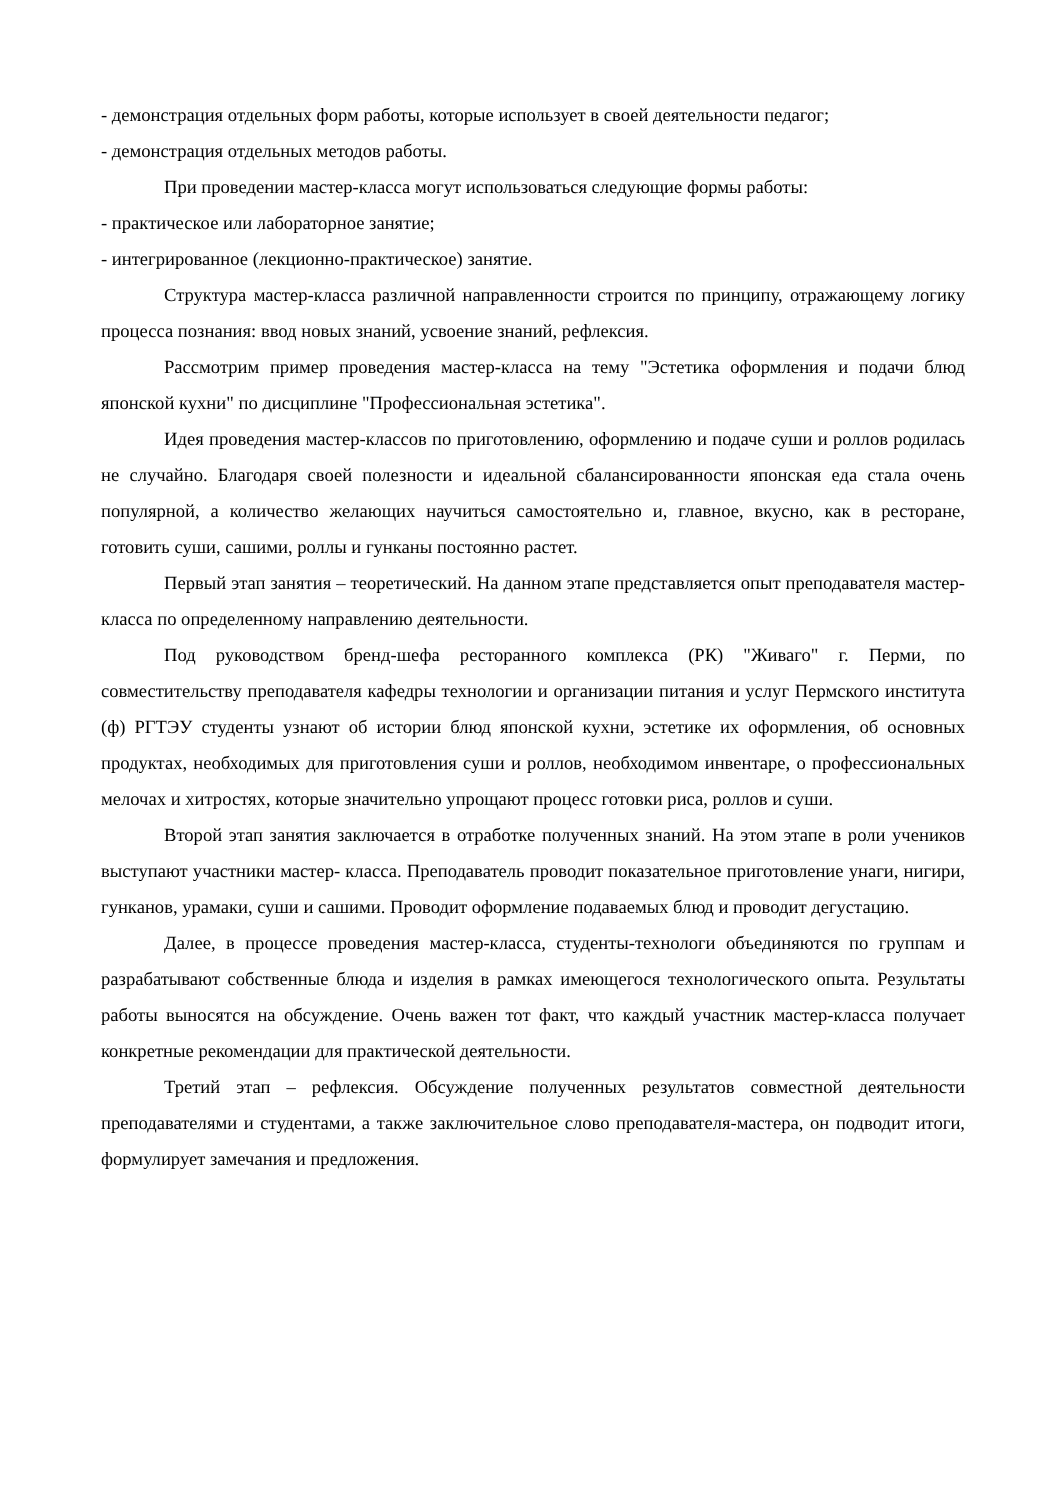- демонстрация отдельных форм работы, которые использует в своей деятельности педагог;
- демонстрация отдельных методов работы.
При проведении мастер-класса могут использоваться следующие формы работы:
- практическое или лабораторное занятие;
- интегрированное (лекционно-практическое) занятие.
Структура мастер-класса различной направленности строится по принципу, отражающему логику процесса познания: ввод новых знаний, усвоение знаний, рефлексия.
Рассмотрим пример проведения мастер-класса на тему "Эстетика оформления и подачи блюд японской кухни" по дисциплине "Профессиональная эстетика".
Идея проведения мастер-классов по приготовлению, оформлению и подаче суши и роллов родилась не случайно. Благодаря своей полезности и идеальной сбалансированности японская еда стала очень популярной, а количество желающих научиться самостоятельно и, главное, вкусно, как в ресторане, готовить суши, сашими, роллы и гунканы постоянно растет.
Первый этап занятия – теоретический. На данном этапе представляется опыт преподавателя мастер-класса по определенному направлению деятельности.
Под руководством бренд-шефа ресторанного комплекса (РК) "Живаго" г. Перми, по совместительству преподавателя кафедры технологии и организации питания и услуг Пермского института (ф) РГТЭУ студенты узнают об истории блюд японской кухни, эстетике их оформления, об основных продуктах, необходимых для приготовления суши и роллов, необходимом инвентаре, о профессиональных мелочах и хитростях, которые значительно упрощают процесс готовки риса, роллов и суши.
Второй этап занятия заключается в отработке полученных знаний. На этом этапе в роли учеников выступают участники мастер- класса. Преподаватель проводит показательное приготовление унаги, нигири, гунканов, урамаки, суши и сашими. Проводит оформление подаваемых блюд и проводит дегустацию.
Далее, в процессе проведения мастер-класса, студенты-технологи объединяются по группам и разрабатывают собственные блюда и изделия в рамках имеющегося технологического опыта. Результаты работы выносятся на обсуждение. Очень важен тот факт, что каждый участник мастер-класса получает конкретные рекомендации для практической деятельности.
Третий этап – рефлексия. Обсуждение полученных результатов совместной деятельности преподавателями и студентами, а также заключительное слово преподавателя-мастера, он подводит итоги, формулирует замечания и предложения.